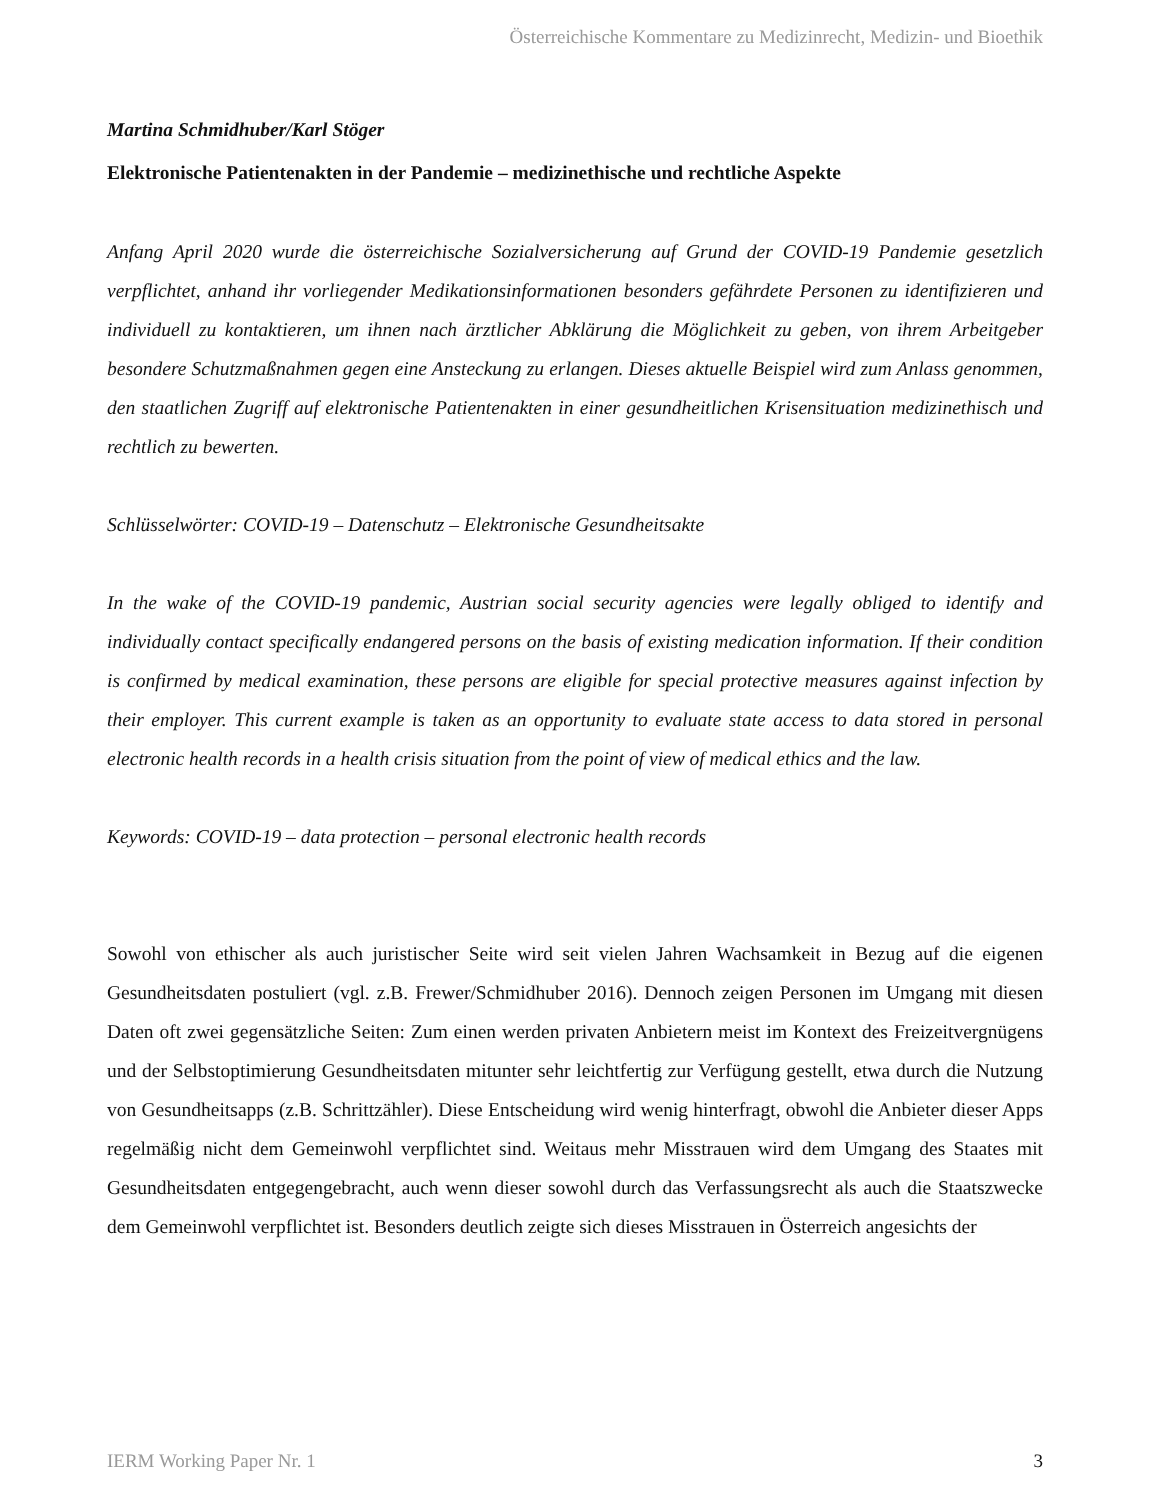Österreichische Kommentare zu Medizinrecht, Medizin- und Bioethik
Martina Schmidhuber/Karl Stöger
Elektronische Patientenakten in der Pandemie – medizinethische und rechtliche Aspekte
Anfang April 2020 wurde die österreichische Sozialversicherung auf Grund der COVID-19 Pandemie gesetzlich verpflichtet, anhand ihr vorliegender Medikationsinformationen besonders gefährdete Personen zu identifizieren und individuell zu kontaktieren, um ihnen nach ärztlicher Abklärung die Möglichkeit zu geben, von ihrem Arbeitgeber besondere Schutzmaßnahmen gegen eine Ansteckung zu erlangen. Dieses aktuelle Beispiel wird zum Anlass genommen, den staatlichen Zugriff auf elektronische Patientenakten in einer gesundheitlichen Krisensituation medizinethisch und rechtlich zu bewerten.
Schlüsselwörter: COVID-19 – Datenschutz – Elektronische Gesundheitsakte
In the wake of the COVID-19 pandemic, Austrian social security agencies were legally obliged to identify and individually contact specifically endangered persons on the basis of existing medication information. If their condition is confirmed by medical examination, these persons are eligible for special protective measures against infection by their employer. This current example is taken as an opportunity to evaluate state access to data stored in personal electronic health records in a health crisis situation from the point of view of medical ethics and the law.
Keywords: COVID-19 – data protection – personal electronic health records
Sowohl von ethischer als auch juristischer Seite wird seit vielen Jahren Wachsamkeit in Bezug auf die eigenen Gesundheitsdaten postuliert (vgl. z.B. Frewer/Schmidhuber 2016). Dennoch zeigen Personen im Umgang mit diesen Daten oft zwei gegensätzliche Seiten: Zum einen werden privaten Anbietern meist im Kontext des Freizeitvergnügens und der Selbstoptimierung Gesundheitsdaten mitunter sehr leichtfertig zur Verfügung gestellt, etwa durch die Nutzung von Gesundheitsapps (z.B. Schrittzähler). Diese Entscheidung wird wenig hinterfragt, obwohl die Anbieter dieser Apps regelmäßig nicht dem Gemeinwohl verpflichtet sind. Weitaus mehr Misstrauen wird dem Umgang des Staates mit Gesundheitsdaten entgegengebracht, auch wenn dieser sowohl durch das Verfassungsrecht als auch die Staatszwecke dem Gemeinwohl verpflichtet ist. Besonders deutlich zeigte sich dieses Misstrauen in Österreich angesichts der
IERM Working Paper Nr. 1 3